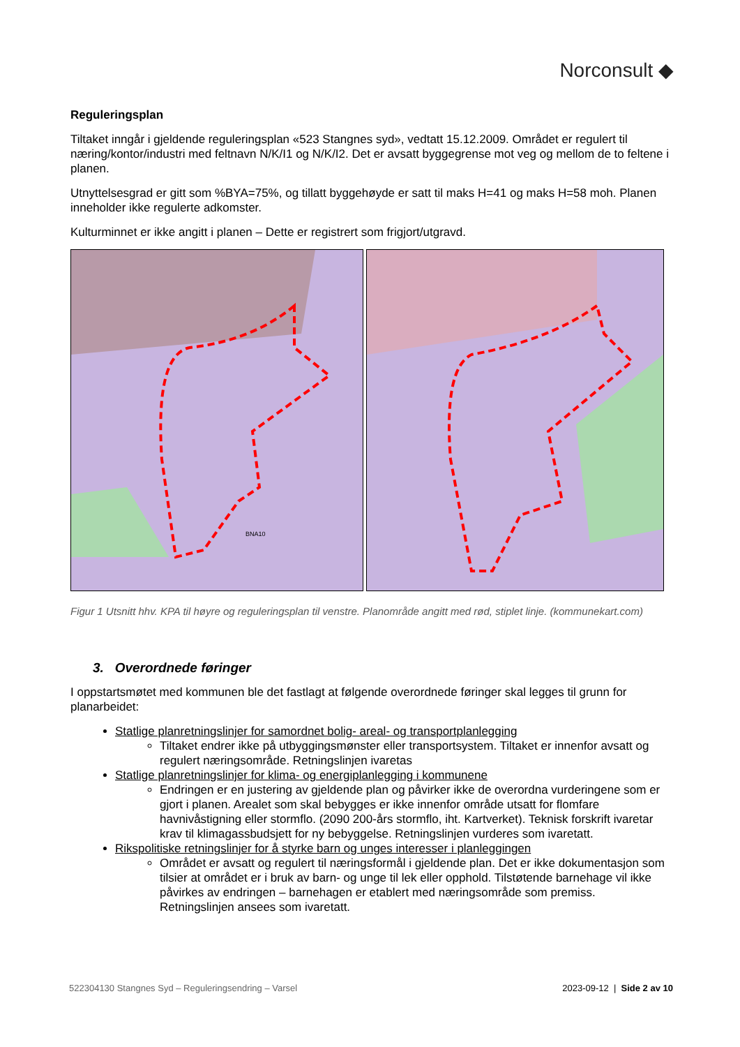Norconsult ◆
Reguleringsplan
Tiltaket inngår i gjeldende reguleringsplan «523 Stangnes syd», vedtatt 15.12.2009. Området er regulert til næring/kontor/industri med feltnavn N/K/I1 og N/K/I2. Det er avsatt byggegrense mot veg og mellom de to feltene i planen.
Utnyttelsesgrad er gitt som %BYA=75%, og tillatt byggehøyde er satt til maks H=41 og maks H=58 moh. Planen inneholder ikke regulerte adkomster.
Kulturminnet er ikke angitt i planen – Dette er registrert som frigjort/utgravd.
BNA10
Figur 1 Utsnitt hhv. KPA til høyre og reguleringsplan til venstre. Planområde angitt med rød, stiplet linje. (kommunekart.com)
3. Overordnede føringer
I oppstartsmøtet med kommunen ble det fastlagt at følgende overordnede føringer skal legges til grunn for planarbeidet:
Statlige planretningslinjer for samordnet bolig- areal- og transportplanlegging
Tiltaket endrer ikke på utbyggingsmønster eller transportsystem. Tiltaket er innenfor avsatt og regulert næringsområde. Retningslinjen ivaretas
Statlige planretningslinjer for klima- og energiplanlegging i kommunene
Endringen er en justering av gjeldende plan og påvirker ikke de overordna vurderingene som er gjort i planen. Arealet som skal bebygges er ikke innenfor område utsatt for flomfare havnivåstigning eller stormflo. (2090 200-års stormflo, iht. Kartverket). Teknisk forskrift ivaretar krav til klimagassbudsjett for ny bebyggelse. Retningslinjen vurderes som ivaretatt.
Rikspolitiske retningslinjer for å styrke barn og unges interesser i planleggingen
Området er avsatt og regulert til næringsformål i gjeldende plan. Det er ikke dokumentasjon som tilsier at området er i bruk av barn- og unge til lek eller opphold. Tilstøtende barnehage vil ikke påvirkes av endringen – barnehagen er etablert med næringsområde som premiss. Retningslinjen ansees som ivaretatt.
522304130 Stangnes Syd – Reguleringsendring – Varsel 2023-09-12 | Side 2 av 10